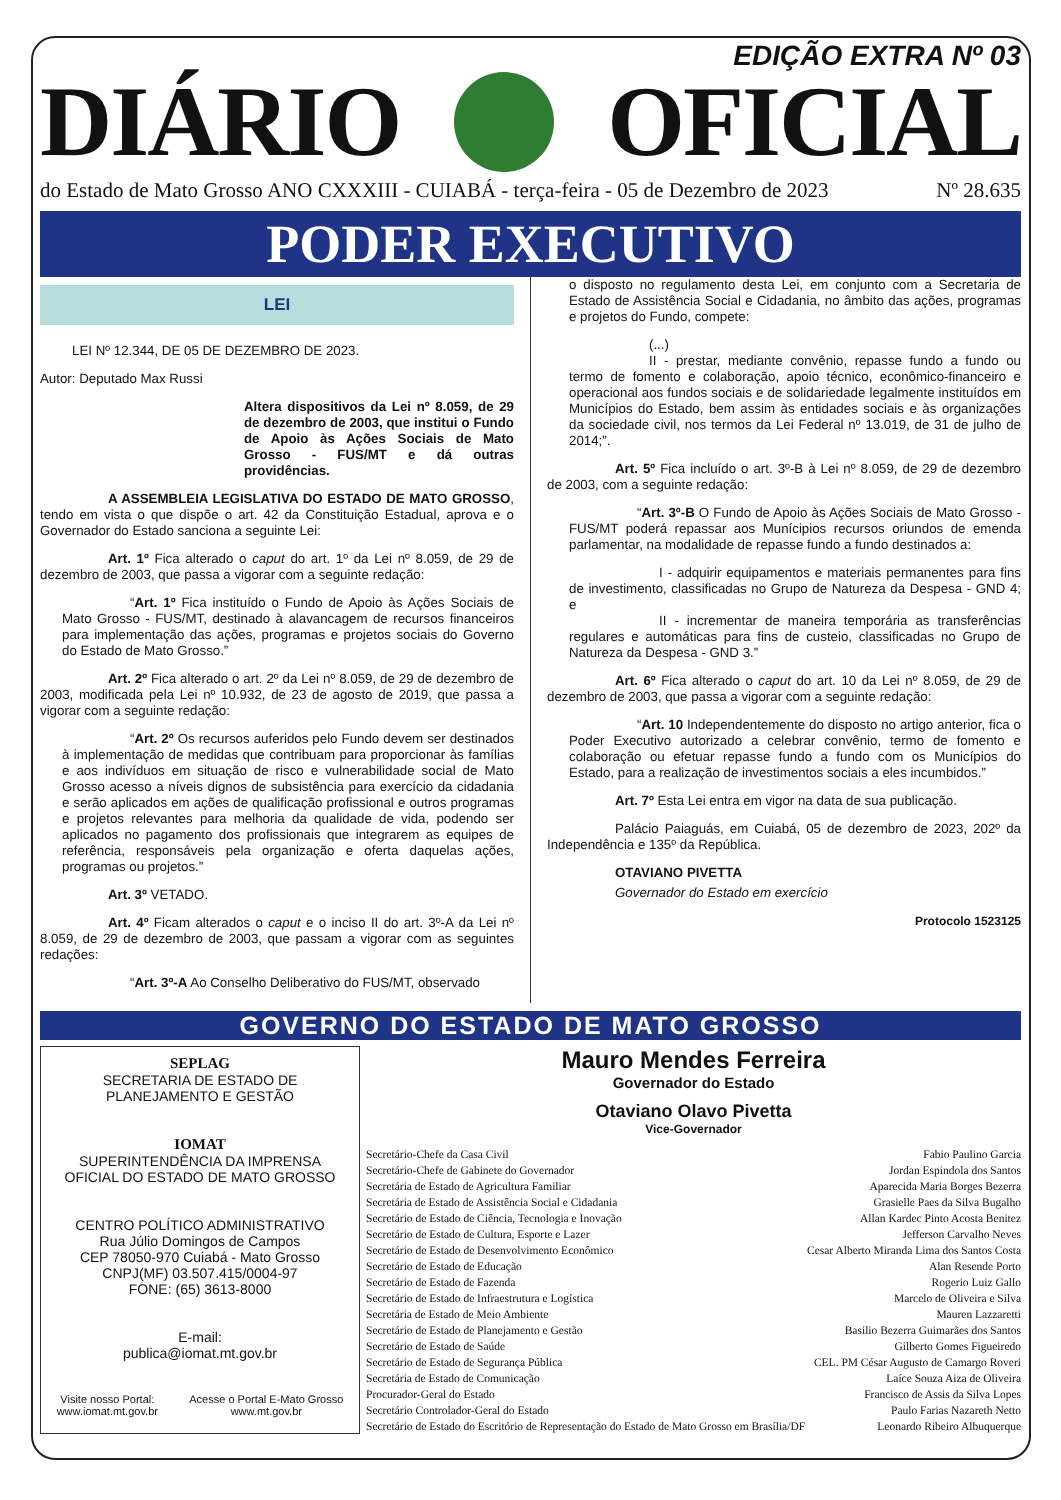EDIÇÃO EXTRA Nº 03
DIÁRIO OFICIAL
do Estado de Mato Grosso ANO CXXXIII - CUIABÁ - terça-feira - 05 de Dezembro de 2023 Nº 28.635
PODER EXECUTIVO
LEI
LEI Nº 12.344, DE 05 DE DEZEMBRO DE 2023.
Autor: Deputado Max Russi
Altera dispositivos da Lei nº 8.059, de 29 de dezembro de 2003, que institui o Fundo de Apoio às Ações Sociais de Mato Grosso - FUS/MT e dá outras providências.
A ASSEMBLEIA LEGISLATIVA DO ESTADO DE MATO GROSSO, tendo em vista o que dispõe o art. 42 da Constituição Estadual, aprova e o Governador do Estado sanciona a seguinte Lei:
Art. 1º Fica alterado o caput do art. 1º da Lei nº 8.059, de 29 de dezembro de 2003, que passa a vigorar com a seguinte redação:
“Art. 1º Fica instituído o Fundo de Apoio às Ações Sociais de Mato Grosso - FUS/MT, destinado à alavancagem de recursos financeiros para implementação das ações, programas e projetos sociais do Governo do Estado de Mato Grosso.”
Art. 2º Fica alterado o art. 2º da Lei nº 8.059, de 29 de dezembro de 2003, modificada pela Lei nº 10.932, de 23 de agosto de 2019, que passa a vigorar com a seguinte redação:
“Art. 2º Os recursos auferidos pelo Fundo devem ser destinados à implementação de medidas que contribuam para proporcionar às famílias e aos indivíduos em situação de risco e vulnerabilidade social de Mato Grosso acesso a níveis dignos de subsistência para exercício da cidadania e serão aplicados em ações de qualificação profissional e outros programas e projetos relevantes para melhoria da qualidade de vida, podendo ser aplicados no pagamento dos profissionais que integrarem as equipes de referência, responsáveis pela organização e oferta daquelas ações, programas ou projetos.”
Art. 3º VETADO.
Art. 4º Ficam alterados o caput e o inciso II do art. 3º-A da Lei nº 8.059, de 29 de dezembro de 2003, que passam a vigorar com as seguintes redações:
“Art. 3º-A Ao Conselho Deliberativo do FUS/MT, observado
o disposto no regulamento desta Lei, em conjunto com a Secretaria de Estado de Assistência Social e Cidadania, no âmbito das ações, programas e projetos do Fundo, compete:
(...)
II - prestar, mediante convênio, repasse fundo a fundo ou termo de fomento e colaboração, apoio técnico, econômico-financeiro e operacional aos fundos sociais e de solidariedade legalmente instituídos em Municípios do Estado, bem assim às entidades sociais e às organizações da sociedade civil, nos termos da Lei Federal nº 13.019, de 31 de julho de 2014;”.
Art. 5º Fica incluído o art. 3º-B à Lei nº 8.059, de 29 de dezembro de 2003, com a seguinte redação:
“Art. 3º-B O Fundo de Apoio às Ações Sociais de Mato Grosso - FUS/MT poderá repassar aos Munícipios recursos oriundos de emenda parlamentar, na modalidade de repasse fundo a fundo destinados a:
I - adquirir equipamentos e materiais permanentes para fins de investimento, classificadas no Grupo de Natureza da Despesa - GND 4; e
II - incrementar de maneira temporária as transferências regulares e automáticas para fins de custeio, classificadas no Grupo de Natureza da Despesa - GND 3.”
Art. 6º Fica alterado o caput do art. 10 da Lei nº 8.059, de 29 de dezembro de 2003, que passa a vigorar com a seguinte redação:
“Art. 10 Independentemente do disposto no artigo anterior, fica o Poder Executivo autorizado a celebrar convênio, termo de fomento e colaboração ou efetuar repasse fundo a fundo com os Municípios do Estado, para a realização de investimentos sociais a eles incumbidos.”
Art. 7º Esta Lei entra em vigor na data de sua publicação.
Palácio Paiaguás, em Cuiabá, 05 de dezembro de 2023, 202º da Independência e 135º da República.
OTAVIANO PIVETTA
Governador do Estado em exercício
Protocolo 1523125
GOVERNO DO ESTADO DE MATO GROSSO
SEPLAG
SECRETARIA DE ESTADO DE
PLANEJAMENTO E GESTÃO
IOMAT
SUPERINTENDÊNCIA DA IMPRENSA
OFICIAL DO ESTADO DE MATO GROSSO
CENTRO POLÍTICO ADMINISTRATIVO
Rua Júlio Domingos de Campos
CEP 78050-970 Cuiabá - Mato Grosso
CNPJ(MF) 03.507.415/0004-97
FONE: (65) 3613-8000
E-mail:
publica@iomat.mt.gov.br
Visite nosso Portal:
www.iomat.mt.gov.br Acesse o Portal E-Mato Grosso
www.mt.gov.br
Mauro Mendes Ferreira
Governador do Estado
Otaviano Olavo Pivetta
Vice-Governador
| Secretário-Chefe da Casa Civil | Fabio Paulino Garcia |
| Secretário-Chefe de Gabinete do Governador | Jordan Espindola dos Santos |
| Secretária de Estado de Agricultura Familiar | Aparecida Maria Borges Bezerra |
| Secretária de Estado de Assistência Social e Cidadania | Grasielle Paes da Silva Bugalho |
| Secretário de Estado de Ciência, Tecnologia e Inovação | Allan Kardec Pinto Acosta Benitez |
| Secretário de Estado de Cultura, Esporte e Lazer | Jefferson Carvalho Neves |
| Secretário de Estado de Desenvolvimento Econômico | Cesar Alberto Miranda Lima dos Santos Costa |
| Secretário de Estado de Educação | Alan Resende Porto |
| Secretário de Estado de Fazenda | Rogerio Luiz Gallo |
| Secretário de Estado de Infraestrutura e Logística | Marcelo de Oliveira e Silva |
| Secretária de Estado de Meio Ambiente | Mauren Lazzaretti |
| Secretário de Estado de Planejamento e Gestão | Basilio Bezerra Guimarães dos Santos |
| Secretário de Estado de Saúde | Gilberto Gomes Figueiredo |
| Secretário de Estado de Segurança Pública | CEL. PM César Augusto de Camargo Roveri |
| Secretária de Estado de Comunicação | Laíce Souza Aiza de Oliveira |
| Procurador-Geral do Estado | Francisco de Assis da Silva Lopes |
| Secretário Controlador-Geral do Estado | Paulo Farias Nazareth Netto |
| Secretário de Estado do Escritório de Representação do Estado de Mato Grosso em Brasília/DF | Leonardo Ribeiro Albuquerque |